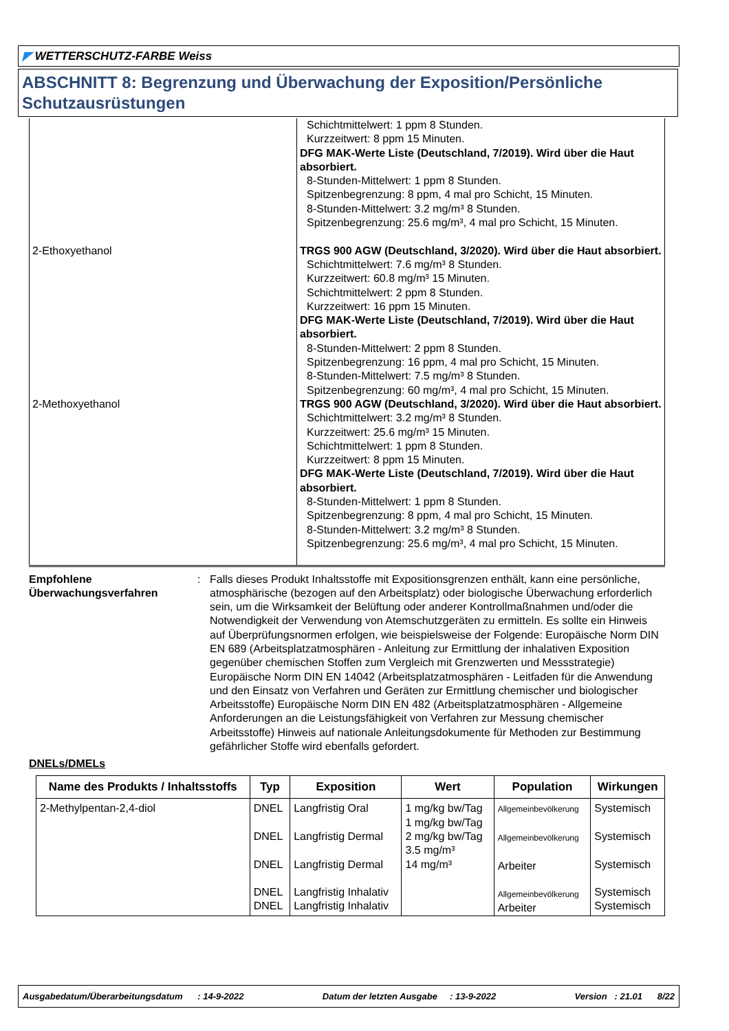◤ WETTERSCHUTZ-FARBE Weiss
ABSCHNITT 8: Begrenzung und Überwachung der Exposition/Persönliche Schutzausrüstungen
| | Schichtmittelwert: 1 ppm 8 Stunden. Kurzzeitwert: 8 ppm 15 Minuten. DFG MAK-Werte Liste (Deutschland, 7/2019). Wird über die Haut absorbiert. 8-Stunden-Mittelwert: 1 ppm 8 Stunden. Spitzenbegrenzung: 8 ppm, 4 mal pro Schicht, 15 Minuten. 8-Stunden-Mittelwert: 3.2 mg/m³ 8 Stunden. Spitzenbegrenzung: 25.6 mg/m³, 4 mal pro Schicht, 15 Minuten. |
| 2-Ethoxyethanol | TRGS 900 AGW (Deutschland, 3/2020). Wird über die Haut absorbiert. Schichtmittelwert: 7.6 mg/m³ 8 Stunden. Kurzzeitwert: 60.8 mg/m³ 15 Minuten. Schichtmittelwert: 2 ppm 8 Stunden. Kurzzeitwert: 16 ppm 15 Minuten. DFG MAK-Werte Liste (Deutschland, 7/2019). Wird über die Haut absorbiert. 8-Stunden-Mittelwert: 2 ppm 8 Stunden. Spitzenbegrenzung: 16 ppm, 4 mal pro Schicht, 15 Minuten. 8-Stunden-Mittelwert: 7.5 mg/m³ 8 Stunden. Spitzenbegrenzung: 60 mg/m³, 4 mal pro Schicht, 15 Minuten. |
| 2-Methoxyethanol | TRGS 900 AGW (Deutschland, 3/2020). Wird über die Haut absorbiert. Schichtmittelwert: 3.2 mg/m³ 8 Stunden. Kurzzeitwert: 25.6 mg/m³ 15 Minuten. Schichtmittelwert: 1 ppm 8 Stunden. Kurzzeitwert: 8 ppm 15 Minuten. DFG MAK-Werte Liste (Deutschland, 7/2019). Wird über die Haut absorbiert. 8-Stunden-Mittelwert: 1 ppm 8 Stunden. Spitzenbegrenzung: 8 ppm, 4 mal pro Schicht, 15 Minuten. 8-Stunden-Mittelwert: 3.2 mg/m³ 8 Stunden. Spitzenbegrenzung: 25.6 mg/m³, 4 mal pro Schicht, 15 Minuten. |
Empfohlene Überwachungsverfahren
: Falls dieses Produkt Inhaltsstoffe mit Expositionsgrenzen enthält, kann eine persönliche, atmosphärische (bezogen auf den Arbeitsplatz) oder biologische Überwachung erforderlich sein, um die Wirksamkeit der Belüftung oder anderer Kontrollmaßnahmen und/oder die Notwendigkeit der Verwendung von Atemschutzgeräten zu ermitteln. Es sollte ein Hinweis auf Überprüfungsnormen erfolgen, wie beispielsweise der Folgende: Europäische Norm DIN EN 689 (Arbeitsplatzatmosphären - Anleitung zur Ermittlung der inhalativen Exposition gegenüber chemischen Stoffen zum Vergleich mit Grenzwerten und Messstrategie) Europäische Norm DIN EN 14042 (Arbeitsplatzatmosphären - Leitfaden für die Anwendung und den Einsatz von Verfahren und Geräten zur Ermittlung chemischer und biologischer Arbeitsstoffe) Europäische Norm DIN EN 482 (Arbeitsplatzatmosphären - Allgemeine Anforderungen an die Leistungsfähigkeit von Verfahren zur Messung chemischer Arbeitsstoffe) Hinweis auf nationale Anleitungsdokumente für Methoden zur Bestimmung gefährlicher Stoffe wird ebenfalls gefordert.
DNELs/DMELs
| Name des Produkts / Inhaltsstoffs | Typ | Exposition | Wert | Population | Wirkungen |
| --- | --- | --- | --- | --- | --- |
| 2-Methylpentan-2,4-diol | DNEL DNEL DNEL DNEL DNEL | Langfristig Oral Langfristig Dermal Langfristig Dermal Langfristig Inhalativ Langfristig Inhalativ | 1 mg/kg bw/Tag 1 mg/kg bw/Tag 2 mg/kg bw/Tag 3.5 mg/m³ 14 mg/m³ | Allgemeinbevölkerung Allgemeinbevölkerung Arbeiter Allgemeinbevölkerung Arbeiter | Systemisch Systemisch Systemisch Systemisch Systemisch |
Ausgabedatum/Überarbeitungsdatum : 14-9-2022 Datum der letzten Ausgabe : 13-9-2022 Version : 21.01 8/22